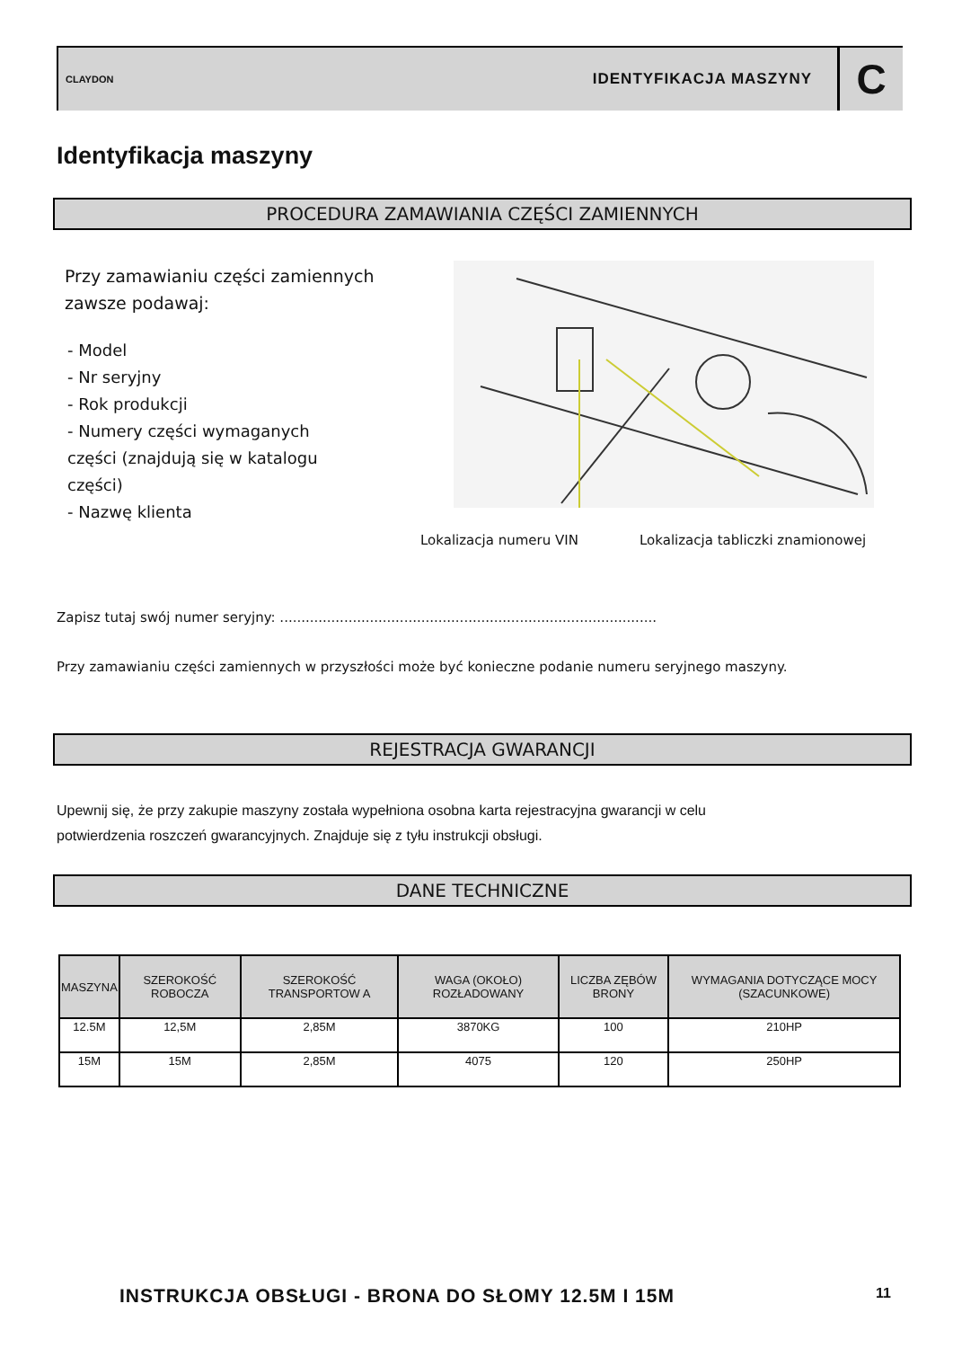CLAYDON
IDENTYFIKACJA MASZYNY
C
Identyfikacja maszyny
PROCEDURA ZAMAWIANIA CZĘŚCI ZAMIENNYCH
Przy zamawianiu części zamiennych
zawsze podawaj:
- Model
- Nr seryjny
- Rok produkcji
- Numery części wymaganych
części (znajdują się w katalogu
części)
- Nazwę klienta
Lokalizacja numeru VIN
Lokalizacja tabliczki znamionowej
Zapisz tutaj swój numer seryjny: ........................................................................................
Przy zamawianiu części zamiennych w przyszłości może być konieczne podanie numeru seryjnego maszyny.
REJESTRACJA GWARANCJI
Upewnij się, że przy zakupie maszyny została wypełniona osobna karta rejestracyjna gwarancji w celu
potwierdzenia roszczeń gwarancyjnych. Znajduje się z tyłu instrukcji obsługi.
DANE TECHNICZNE
| MASZYNA | SZEROKOŚĆ ROBOCZA | SZEROKOŚĆ TRANSPORTOW A | WAGA (OKOŁO) ROZŁADOWANY | LICZBA ZĘBÓW BRONY | WYMAGANIA DOTYCZĄCE MOCY (SZACUNKOWE) |
| --- | --- | --- | --- | --- | --- |
| 12.5M | 12,5M | 2,85M | 3870KG | 100 | 210HP |
| 15M | 15M | 2,85M | 4075 | 120 | 250HP |
INSTRUKCJA OBSŁUGI - BRONA DO SŁOMY 12.5M I 15M
11